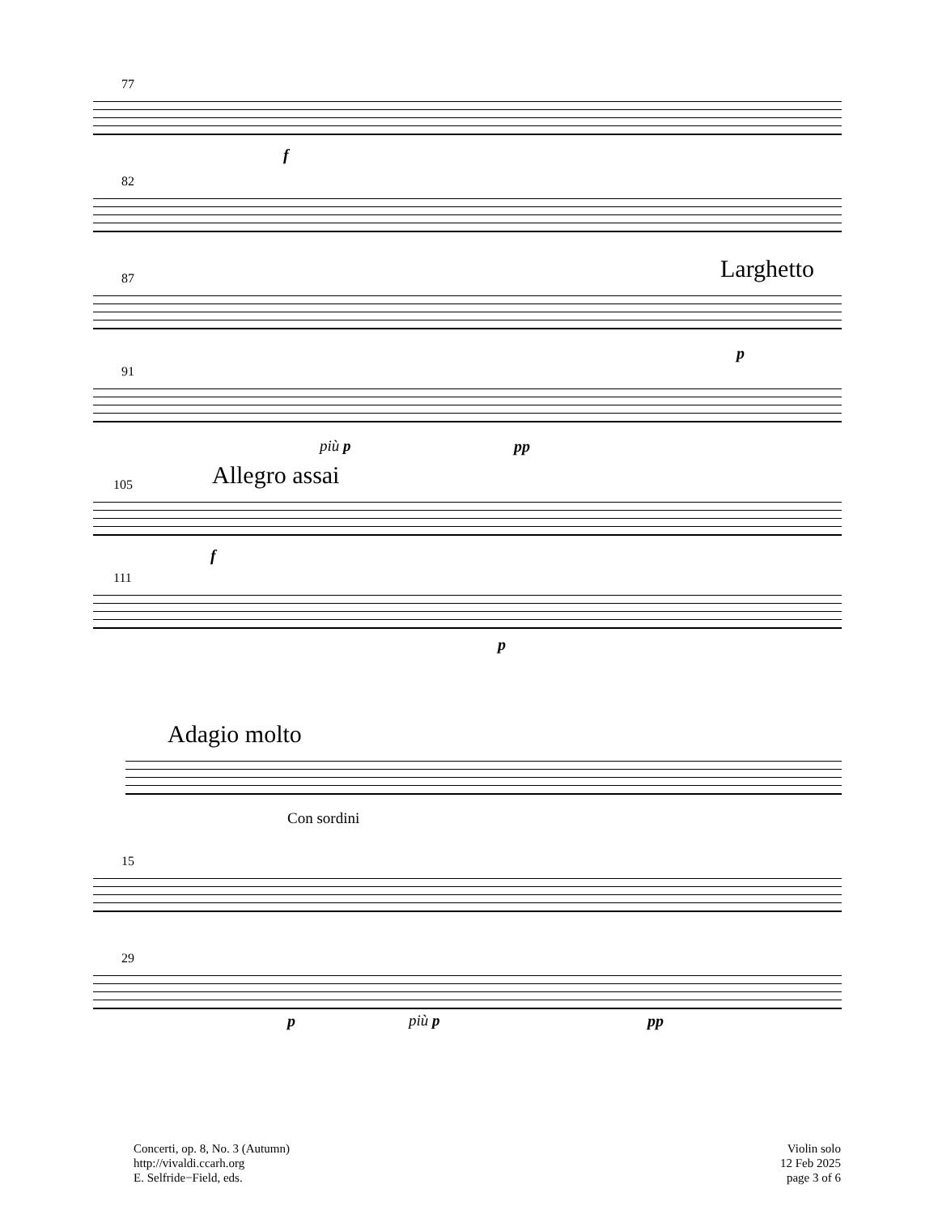77
f
82
87 Larghetto
p
91
più p pp
105 Allegro assai
f
111
p
Adagio molto
Con sordini
15
29
p più p pp
Concerti, op. 8, No. 3 (Autumn)
http://vivaldi.ccarh.org
E. Selfride−Field, eds.
Violin solo
12 Feb 2025
page 3 of 6